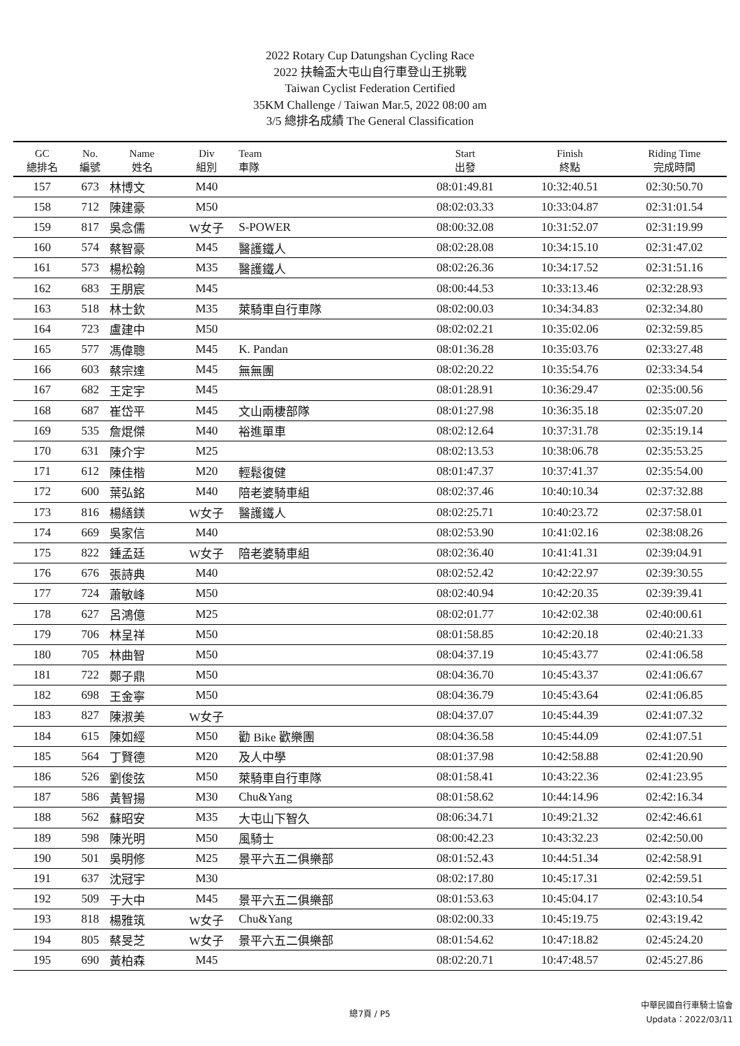2022 Rotary Cup Datungshan Cycling Race
2022 扶輪盃大屯山自行車登山王挑戰
Taiwan Cyclist Federation Certified
35KM Challenge / Taiwan Mar.5, 2022 08:00 am
3/5 總排名成績 The General Classification
| GC 總排名 | No. 編號 | Name 姓名 | Div 組別 | Team 車隊 | Start 出發 | Finish 終點 | Riding Time 完成時間 |
| --- | --- | --- | --- | --- | --- | --- | --- |
| 157 | 673 | 林博文 | M40 | | 08:01:49.81 | 10:32:40.51 | 02:30:50.70 |
| 158 | 712 | 陳建豪 | M50 | | 08:02:03.33 | 10:33:04.87 | 02:31:01.54 |
| 159 | 817 | 吳念儒 | W女子 | S-POWER | 08:00:32.08 | 10:31:52.07 | 02:31:19.99 |
| 160 | 574 | 蔡智豪 | M45 | 醫護鐵人 | 08:02:28.08 | 10:34:15.10 | 02:31:47.02 |
| 161 | 573 | 楊松翰 | M35 | 醫護鐵人 | 08:02:26.36 | 10:34:17.52 | 02:31:51.16 |
| 162 | 683 | 王朋宸 | M45 | | 08:00:44.53 | 10:33:13.46 | 02:32:28.93 |
| 163 | 518 | 林士欽 | M35 | 萊騎車自行車隊 | 08:02:00.03 | 10:34:34.83 | 02:32:34.80 |
| 164 | 723 | 盧建中 | M50 | | 08:02:02.21 | 10:35:02.06 | 02:32:59.85 |
| 165 | 577 | 馮偉聰 | M45 | K. Pandan | 08:01:36.28 | 10:35:03.76 | 02:33:27.48 |
| 166 | 603 | 蔡宗達 | M45 | 無無團 | 08:02:20.22 | 10:35:54.76 | 02:33:34.54 |
| 167 | 682 | 王定宇 | M45 | | 08:01:28.91 | 10:36:29.47 | 02:35:00.56 |
| 168 | 687 | 崔岱平 | M45 | 文山兩棲部隊 | 08:01:27.98 | 10:36:35.18 | 02:35:07.20 |
| 169 | 535 | 詹焜傑 | M40 | 裕進單車 | 08:02:12.64 | 10:37:31.78 | 02:35:19.14 |
| 170 | 631 | 陳介宇 | M25 | | 08:02:13.53 | 10:38:06.78 | 02:35:53.25 |
| 171 | 612 | 陳佳楷 | M20 | 輕鬆復健 | 08:01:47.37 | 10:37:41.37 | 02:35:54.00 |
| 172 | 600 | 葉弘銘 | M40 | 陪老婆騎車組 | 08:02:37.46 | 10:40:10.34 | 02:37:32.88 |
| 173 | 816 | 楊繕鎂 | W女子 | 醫護鐵人 | 08:02:25.71 | 10:40:23.72 | 02:37:58.01 |
| 174 | 669 | 吳家信 | M40 | | 08:02:53.90 | 10:41:02.16 | 02:38:08.26 |
| 175 | 822 | 鍾孟廷 | W女子 | 陪老婆騎車組 | 08:02:36.40 | 10:41:41.31 | 02:39:04.91 |
| 176 | 676 | 張詩典 | M40 | | 08:02:52.42 | 10:42:22.97 | 02:39:30.55 |
| 177 | 724 | 蕭敏峰 | M50 | | 08:02:40.94 | 10:42:20.35 | 02:39:39.41 |
| 178 | 627 | 呂鴻億 | M25 | | 08:02:01.77 | 10:42:02.38 | 02:40:00.61 |
| 179 | 706 | 林呈祥 | M50 | | 08:01:58.85 | 10:42:20.18 | 02:40:21.33 |
| 180 | 705 | 林曲智 | M50 | | 08:04:37.19 | 10:45:43.77 | 02:41:06.58 |
| 181 | 722 | 鄭子鼎 | M50 | | 08:04:36.70 | 10:45:43.37 | 02:41:06.67 |
| 182 | 698 | 王金寧 | M50 | | 08:04:36.79 | 10:45:43.64 | 02:41:06.85 |
| 183 | 827 | 陳淑美 | W女子 | | 08:04:37.07 | 10:45:44.39 | 02:41:07.32 |
| 184 | 615 | 陳如經 | M50 | 勸 Bike 歡樂團 | 08:04:36.58 | 10:45:44.09 | 02:41:07.51 |
| 185 | 564 | 丁賢德 | M20 | 及人中學 | 08:01:37.98 | 10:42:58.88 | 02:41:20.90 |
| 186 | 526 | 劉俊弦 | M50 | 萊騎車自行車隊 | 08:01:58.41 | 10:43:22.36 | 02:41:23.95 |
| 187 | 586 | 黃智揚 | M30 | Chu&Yang | 08:01:58.62 | 10:44:14.96 | 02:42:16.34 |
| 188 | 562 | 蘇昭安 | M35 | 大屯山下智久 | 08:06:34.71 | 10:49:21.32 | 02:42:46.61 |
| 189 | 598 | 陳光明 | M50 | 風騎士 | 08:00:42.23 | 10:43:32.23 | 02:42:50.00 |
| 190 | 501 | 吳明修 | M25 | 景平六五二俱樂部 | 08:01:52.43 | 10:44:51.34 | 02:42:58.91 |
| 191 | 637 | 沈冠宇 | M30 | | 08:02:17.80 | 10:45:17.31 | 02:42:59.51 |
| 192 | 509 | 于大中 | M45 | 景平六五二俱樂部 | 08:01:53.63 | 10:45:04.17 | 02:43:10.54 |
| 193 | 818 | 楊雅筑 | W女子 | Chu&Yang | 08:02:00.33 | 10:45:19.75 | 02:43:19.42 |
| 194 | 805 | 蔡旻芝 | W女子 | 景平六五二俱樂部 | 08:01:54.62 | 10:47:18.82 | 02:45:24.20 |
| 195 | 690 | 黃柏森 | M45 | | 08:02:20.71 | 10:47:48.57 | 02:45:27.86 |
中華民國自行車騎士協會
Updata：2022/03/11
總7頁 / P5